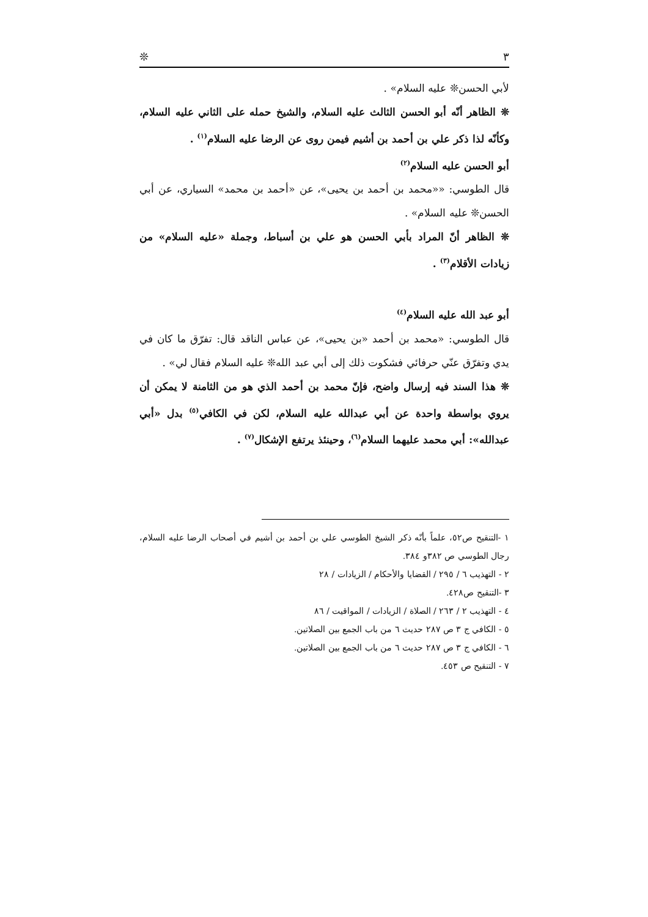٣ ❊
لأبي الحسن❊ عليه السلام» .
❊ الظاهر أنّه أبو الحسن الثالث عليه السلام، والشيخ حمله على الثاني عليه السلام، وكأنّه لذا ذكر علي بن أحمد بن أشيم فيمن روى عن الرضا عليه السلام<sup>(١)</sup> .
أبو الحسن عليه السلام<sup>(٢)</sup>
قال الطوسي: ««محمد بن أحمد بن يحيى»، عن «أحمد بن محمد» السياري، عن أبي الحسن❊ عليه السلام» .
❊ الظاهر أنّ المراد بأبي الحسن هو علي بن أسباط، وجملة «عليه السلام» من زيادات الأقلام<sup>(٣)</sup> .
أبو عبد الله عليه السلام<sup>(٤)</sup>
قال الطوسي: «محمد بن أحمد «بن يحيى»، عن عباس الناقد قال: تفرّق ما كان في يدي وتفرّق عنّي حرفائي فشكوت ذلك إلى أبي عبد الله❊ عليه السلام فقال لي» .
❊ هذا السند فيه إرسال واضح، فإنّ محمد بن أحمد الذي هو من الثامنة لا يمكن أن يروي بواسطة واحدة عن أبي عبدالله عليه السلام، لكن في الكافي<sup>(٥)</sup> بدل «أبي عبدالله»: أبي محمد عليهما السلام<sup>(٦)</sup>، وحينئذ يرتفع الإشكال<sup>(٧)</sup> .
١ -التنقيح ص٥٢، علماً بأنّه ذكر الشيخ الطوسي علي بن أحمد بن أشيم في أصحاب الرضا عليه السلام، رجال الطوسي ص ٣٨٢و ٣٨٤.
٢ - التهذيب ٦ / ٢٩٥ / القضايا والأحكام / الزيادات / ٢٨
٣ -التنقيح ص٤٢٨.
٤ - التهذيب ٢ / ٢٦٣ / الصلاة / الزيادات / المواقيت / ٨٦
٥ - الكافي ج ٣ ص ٢٨٧ حديث ٦ من باب الجمع بين الصلاتين.
٦ - الكافي ج ٣ ص ٢٨٧ حديث ٦ من باب الجمع بين الصلاتين.
٧ - التنقيح ص ٤٥٣.